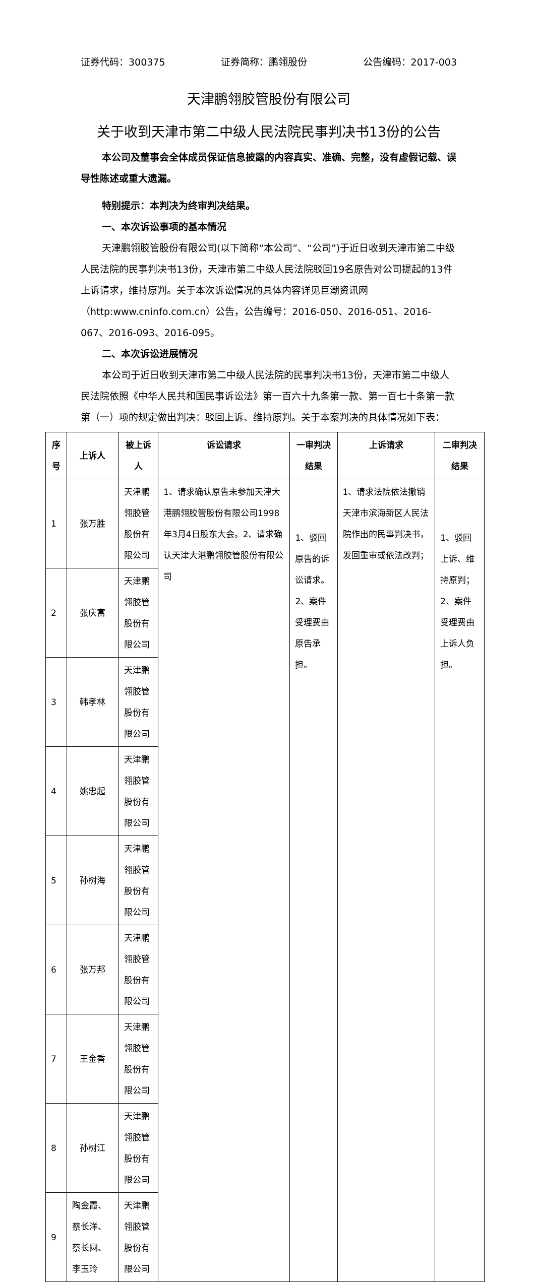证券代码：300375 证券简称：鹏翎股份 公告编码：2017-003
天津鹏翎胶管股份有限公司
关于收到天津市第二中级人民法院民事判决书13份的公告
本公司及董事会全体成员保证信息披露的内容真实、准确、完整，没有虚假记载、误导性陈述或重大遗漏。
特别提示：本判决为终审判决结果。
一、本次诉讼事项的基本情况
天津鹏翎胶管股份有限公司(以下简称“本公司”、“公司”)于近日收到天津市第二中级人民法院的民事判决书13份，天津市第二中级人民法院驳回19名原告对公司提起的13件上诉请求，维持原判。关于本次诉讼情况的具体内容详见巨潮资讯网（http:www.cninfo.com.cn）公告，公告编号：2016-050、2016-051、2016-067、2016-093、2016-095。
二、本次诉讼进展情况
本公司于近日收到天津市第二中级人民法院的民事判决书13份，天津市第二中级人民法院依照《中华人民共和国民事诉讼法》第一百六十九条第一款、第一百七十条第一款第（一）项的规定做出判决：驳回上诉、维持原判。关于本案判决的具体情况如下表：
| 序号 | 上诉人 | 被上诉人 | 诉讼请求 | 一审判决 结果 | 上诉请求 | 二审判决 结果 |
| --- | --- | --- | --- | --- | --- | --- |
| 1 | 张万胜 | 天津鹏翎胶管股份有限公司 | 1、请求确认原告未参加天津大港鹏翎胶管股份有限公司1998年3月4日股东大会。2、请求确认天津大港鹏翎胶管股份有限公司 | 1、驳回原告的诉讼请求。 2、案件受理费由原告承担。 | 1、请求法院依法撤销天津市滨海新区人民法院作出的民事判决书，发回重审或依法改判； | 1、驳回上诉、维持原判； 2、案件受理费由上诉人负担。 |
| 2 | 张庆富 | 天津鹏翎胶管股份有限公司 | | | | |
| 3 | 韩孝林 | 天津鹏翎胶管股份有限公司 | | | | |
| 4 | 姚忠起 | 天津鹏翎胶管股份有限公司 | | | | |
| 5 | 孙树海 | 天津鹏翎胶管股份有限公司 | | | | |
| 6 | 张万邦 | 天津鹏翎胶管股份有限公司 | | | | |
| 7 | 王金香 | 天津鹏翎胶管股份有限公司 | | | | |
| 8 | 孙树江 | 天津鹏翎胶管股份有限公司 | | | | |
| 9 | 陶金霞、蔡长洋、蔡长圆、李玉玲 | 天津鹏翎胶管股份有限公司 | | | | |